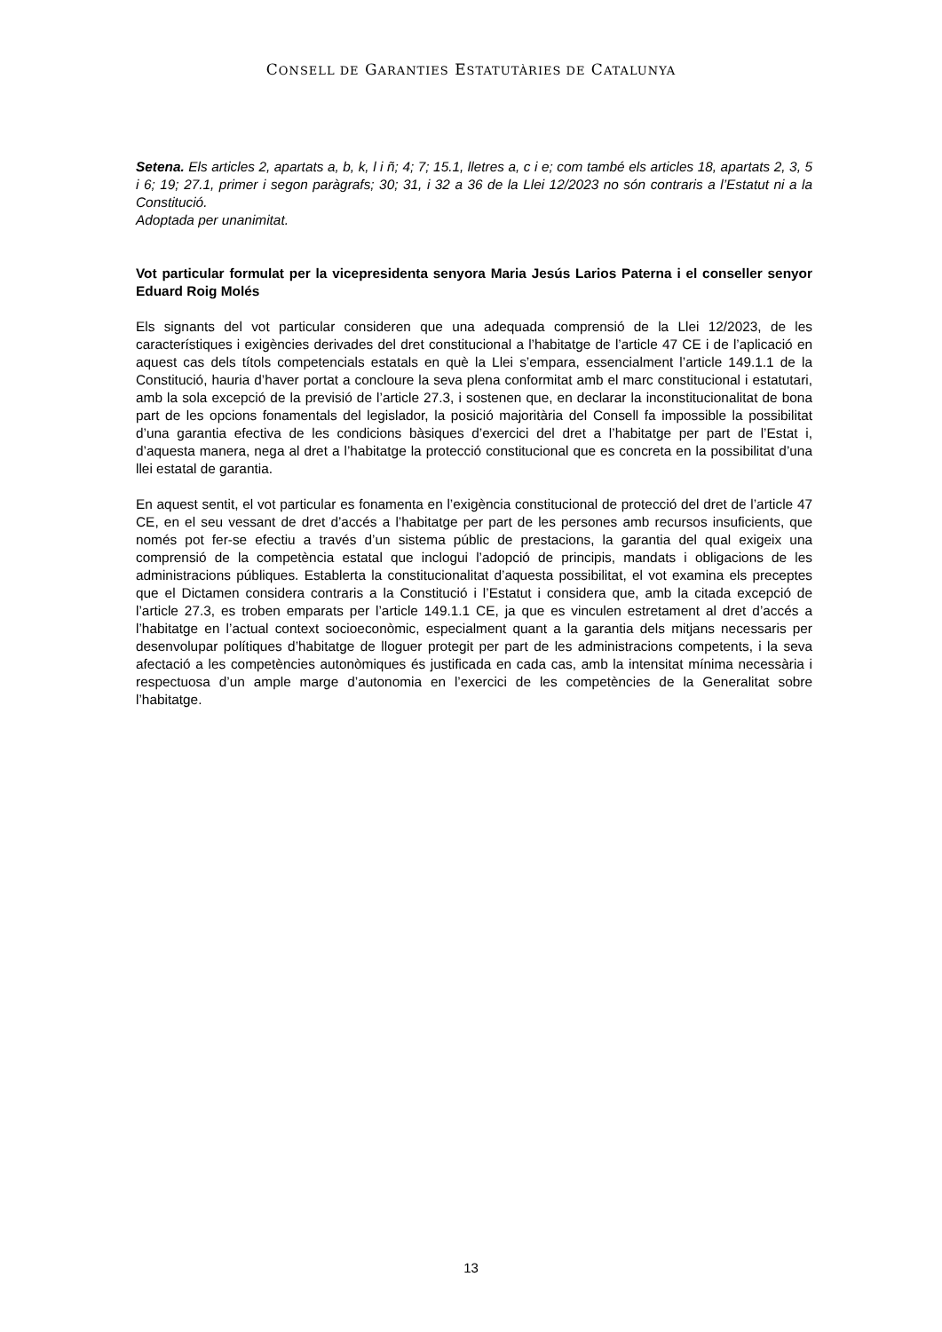CONSELL DE GARANTIES ESTATUTÀRIES DE CATALUNYA
Setena. Els articles 2, apartats a, b, k, l i ñ; 4; 7; 15.1, lletres a, c i e; com també els articles 18, apartats 2, 3, 5 i 6; 19; 27.1, primer i segon paràgrafs; 30; 31, i 32 a 36 de la Llei 12/2023 no són contraris a l’Estatut ni a la Constitució.
Adoptada per unanimitat.
Vot particular formulat per la vicepresidenta senyora Maria Jesús Larios Paterna i el conseller senyor Eduard Roig Molés
Els signants del vot particular consideren que una adequada comprensió de la Llei 12/2023, de les característiques i exigències derivades del dret constitucional a l’habitatge de l’article 47 CE i de l’aplicació en aquest cas dels títols competencials estatals en què la Llei s’empara, essencialment l’article 149.1.1 de la Constitució, hauria d’haver portat a concloure la seva plena conformitat amb el marc constitucional i estatutari, amb la sola excepció de la previsió de l’article 27.3, i sostenen que, en declarar la inconstitucionalitat de bona part de les opcions fonamentals del legislador, la posició majoritària del Consell fa impossible la possibilitat d’una garantia efectiva de les condicions bàsiques d’exercici del dret a l’habitatge per part de l’Estat i, d’aquesta manera, nega al dret a l’habitatge la protecció constitucional que es concreta en la possibilitat d’una llei estatal de garantia.
En aquest sentit, el vot particular es fonamenta en l’exigència constitucional de protecció del dret de l’article 47 CE, en el seu vessant de dret d’accés a l’habitatge per part de les persones amb recursos insuficients, que només pot fer-se efectiu a través d’un sistema públic de prestacions, la garantia del qual exigeix una comprensió de la competència estatal que inclogui l’adopció de principis, mandats i obligacions de les administracions públiques. Establerta la constitucionalitat d’aquesta possibilitat, el vot examina els preceptes que el Dictamen considera contraris a la Constitució i l’Estatut i considera que, amb la citada excepció de l’article 27.3, es troben emparats per l’article 149.1.1 CE, ja que es vinculen estretament al dret d’accés a l’habitatge en l’actual context socioeconòmic, especialment quant a la garantia dels mitjans necessaris per desenvolupar polítiques d’habitatge de lloguer protegit per part de les administracions competents, i la seva afectació a les competències autonòmiques és justificada en cada cas, amb la intensitat mínima necessària i respectuosa d’un ample marge d’autonomia en l’exercici de les competències de la Generalitat sobre l’habitatge.
13